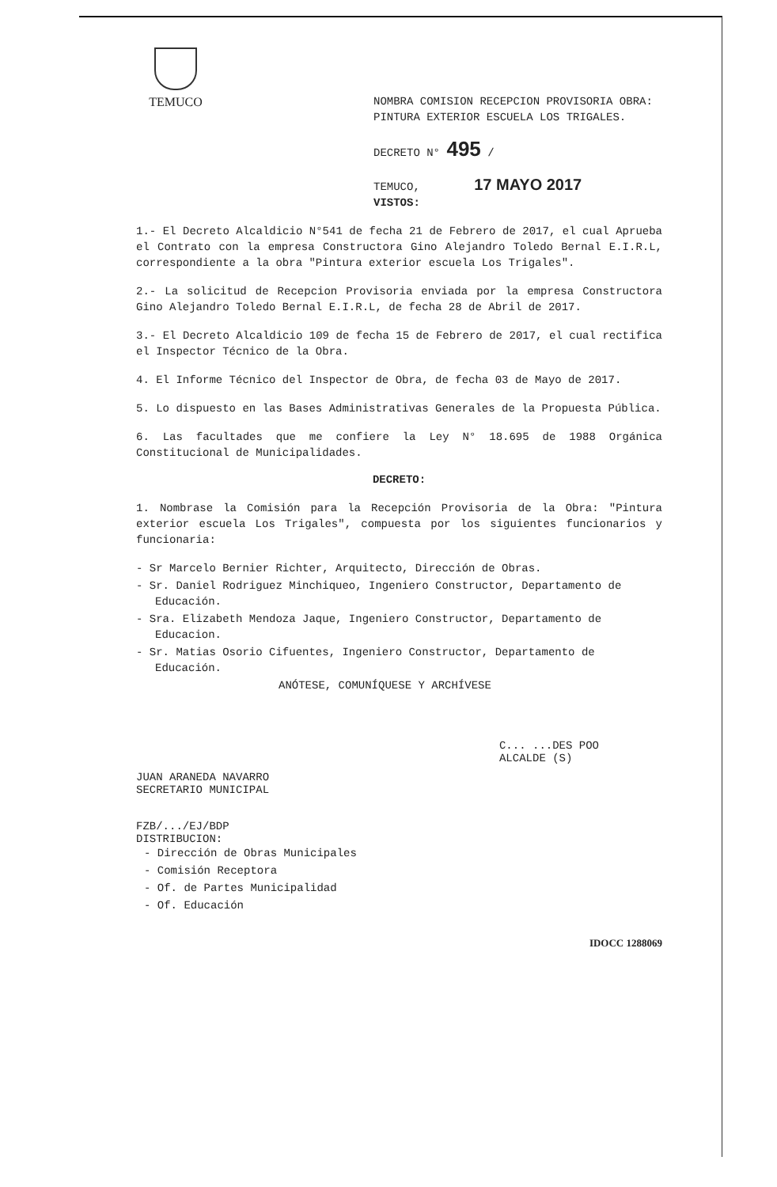TEMUCO
NOMBRA COMISION RECEPCION PROVISORIA OBRA: PINTURA EXTERIOR ESCUELA LOS TRIGALES.
DECRETO N° 495 /
TEMUCO, 17 MAYO 2017
VISTOS:
1.- El Decreto Alcaldicio N°541 de fecha 21 de Febrero de 2017, el cual Aprueba el Contrato con la empresa Constructora Gino Alejandro Toledo Bernal E.I.R.L, correspondiente a la obra "Pintura exterior escuela Los Trigales".
2.- La solicitud de Recepcion Provisoria enviada por la empresa Constructora Gino Alejandro Toledo Bernal E.I.R.L, de fecha 28 de Abril de 2017.
3.- El Decreto Alcaldicio 109 de fecha 15 de Febrero de 2017, el cual rectifica el Inspector Técnico de la Obra.
4. El Informe Técnico del Inspector de Obra, de fecha 03 de Mayo de 2017.
5. Lo dispuesto en las Bases Administrativas Generales de la Propuesta Pública.
6. Las facultades que me confiere la Ley N° 18.695 de 1988 Orgánica Constitucional de Municipalidades.
DECRETO:
1. Nombrase la Comisión para la Recepción Provisoria de la Obra: "Pintura exterior escuela Los Trigales", compuesta por los siguientes funcionarios y funcionaria:
- Sr Marcelo Bernier Richter, Arquitecto, Dirección de Obras.
- Sr. Daniel Rodriguez Minchiqueo, Ingeniero Constructor, Departamento de Educación.
- Sra. Elizabeth Mendoza Jaque, Ingeniero Constructor, Departamento de Educacion.
- Sr. Matias Osorio Cifuentes, Ingeniero Constructor, Departamento de Educación.
ANÓTESE, COMUNÍQUESE Y ARCHÍVESE
JUAN ARANEDA NAVARRO
SECRETARIO MUNICIPAL
C... ...DES POO
ALCALDE (S)
FZB/.../EJ/BDP
DISTRIBUCION:
- Dirección de Obras Municipales
- Comisión Receptora
- Of. de Partes Municipalidad
- Of. Educación
IDOCC 1288069